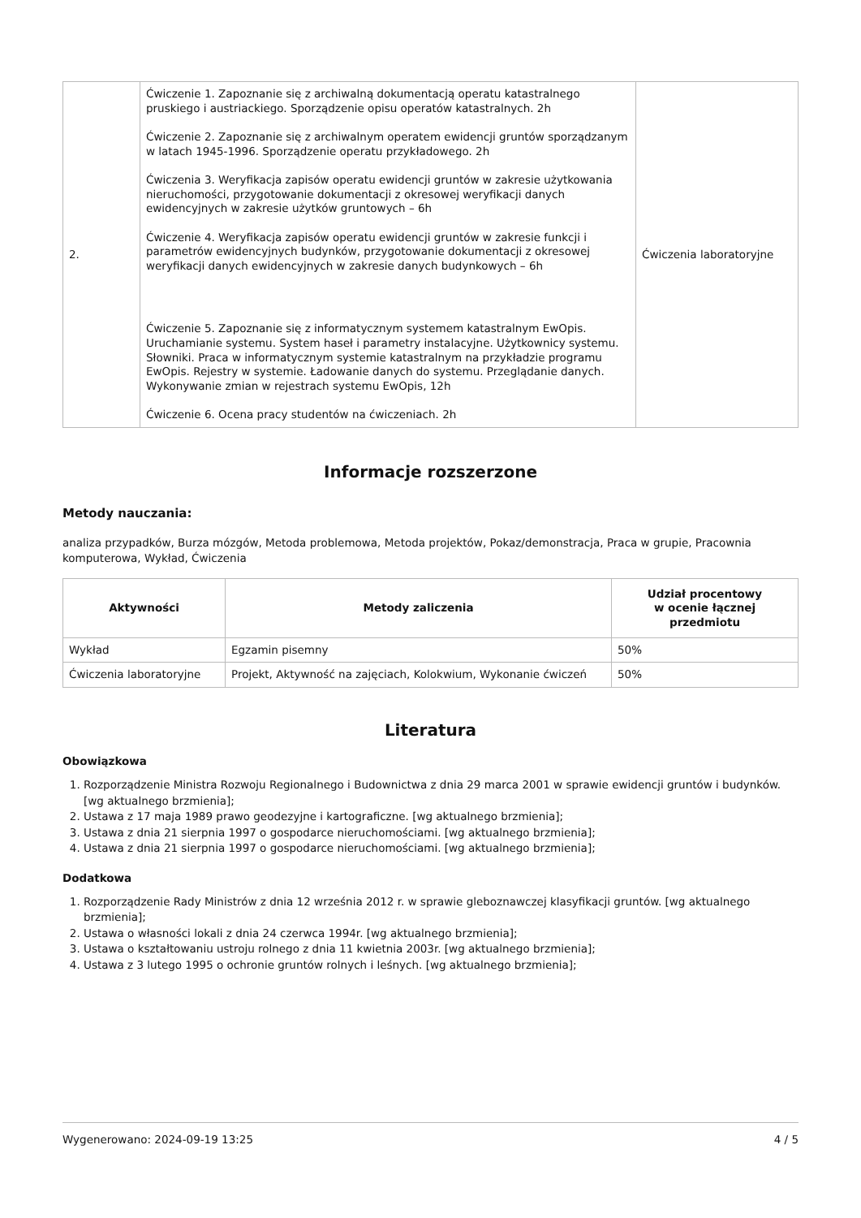| 2. | Ćwiczenie 1. Zapoznanie się z archiwalną dokumentacją operatu katastralnego pruskiego i austriackiego. Sporządzenie opisu operatów katastralnych. 2h Ćwiczenie 2. Zapoznanie się z archiwalnym operatem ewidencji gruntów sporządzanym w latach 1945-1996. Sporządzenie operatu przykładowego. 2h Ćwiczenia 3. Weryfikacja zapisów operatu ewidencji gruntów w zakresie użytkowania nieruchomości, przygotowanie dokumentacji z okresowej weryfikacji danych ewidencyjnych w zakresie użytków gruntowych – 6h Ćwiczenie 4. Weryfikacja zapisów operatu ewidencji gruntów w zakresie funkcji i parametrów ewidencyjnych budynków, przygotowanie dokumentacji z okresowej weryfikacji danych ewidencyjnych w zakresie danych budynkowych – 6h Ćwiczenie 5. Zapoznanie się z informatycznym systemem katastralnym EwOpis. Uruchamianie systemu. System haseł i parametry instalacyjne. Użytkownicy systemu. Słowniki. Praca w informatycznym systemie katastralnym na przykładzie programu EwOpis. Rejestry w systemie. Ładowanie danych do systemu. Przeglądanie danych. Wykonywanie zmian w rejestrach systemu EwOpis, 12h Ćwiczenie 6. Ocena pracy studentów na ćwiczeniach. 2h | Ćwiczenia laboratoryjne |
Informacje rozszerzone
Metody nauczania:
analiza przypadków, Burza mózgów, Metoda problemowa, Metoda projektów, Pokaz/demonstracja, Praca w grupie, Pracownia komputerowa, Wykład, Ćwiczenia
| Aktywności | Metody zaliczenia | Udział procentowy w ocenie łącznej przedmiotu |
| --- | --- | --- |
| Wykład | Egzamin pisemny | 50% |
| Ćwiczenia laboratoryjne | Projekt, Aktywność na zajęciach, Kolokwium, Wykonanie ćwiczeń | 50% |
Literatura
Obowiązkowa
1. Rozporządzenie Ministra Rozwoju Regionalnego i Budownictwa z dnia 29 marca 2001 w sprawie ewidencji gruntów i budynków. [wg aktualnego brzmienia];
2. Ustawa z 17 maja 1989 prawo geodezyjne i kartograficzne. [wg aktualnego brzmienia];
3. Ustawa z dnia 21 sierpnia 1997 o gospodarce nieruchomościami. [wg aktualnego brzmienia];
4. Ustawa z dnia 21 sierpnia 1997 o gospodarce nieruchomościami. [wg aktualnego brzmienia];
Dodatkowa
1. Rozporządzenie Rady Ministrów z dnia 12 września 2012 r. w sprawie gleboznawczej klasyfikacji gruntów. [wg aktualnego brzmienia];
2. Ustawa o własności lokali z dnia 24 czerwca 1994r. [wg aktualnego brzmienia];
3. Ustawa o kształtowaniu ustroju rolnego z dnia 11 kwietnia 2003r. [wg aktualnego brzmienia];
4. Ustawa z 3 lutego 1995 o ochronie gruntów rolnych i leśnych. [wg aktualnego brzmienia];
Wygenerowano: 2024-09-19 13:25 4 / 5